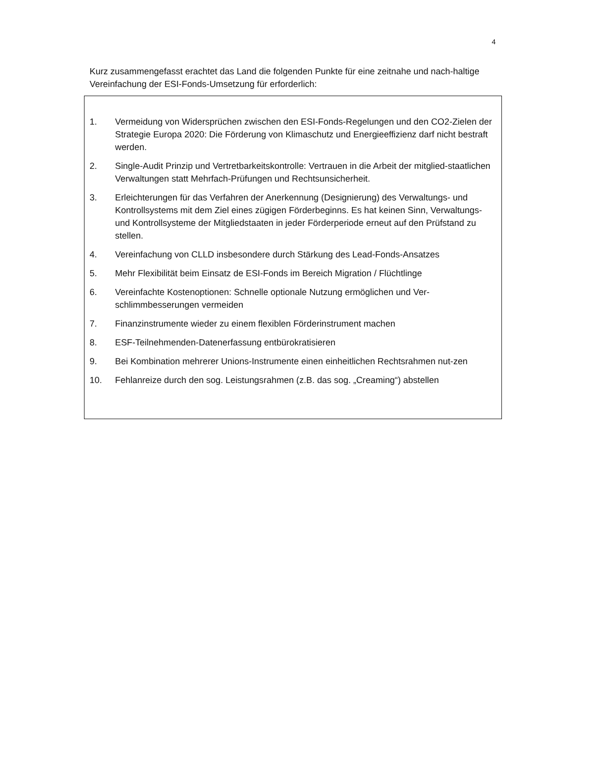4
Kurz zusammengefasst erachtet das Land die folgenden Punkte für eine zeitnahe und nach-haltige Vereinfachung der ESI-Fonds-Umsetzung für erforderlich:
1. Vermeidung von Widersprüchen zwischen den ESI-Fonds-Regelungen und den CO2-Zielen der Strategie Europa 2020: Die Förderung von Klimaschutz und Energieeffizienz darf nicht bestraft werden.
2. Single-Audit Prinzip und Vertretbarkeitskontrolle: Vertrauen in die Arbeit der mitglied-staatlichen Verwaltungen statt Mehrfach-Prüfungen und Rechtsunsicherheit.
3. Erleichterungen für das Verfahren der Anerkennung (Designierung) des Verwaltungs- und Kontrollsystems mit dem Ziel eines zügigen Förderbeginns. Es hat keinen Sinn, Verwaltungs- und Kontrollsysteme der Mitgliedstaaten in jeder Förderperiode erneut auf den Prüfstand zu stellen.
4. Vereinfachung von CLLD insbesondere durch Stärkung des Lead-Fonds-Ansatzes
5. Mehr Flexibilität beim Einsatz de ESI-Fonds im Bereich Migration / Flüchtlinge
6. Vereinfachte Kostenoptionen: Schnelle optionale Nutzung ermöglichen und Ver-schlimmbesserungen vermeiden
7. Finanzinstrumente wieder zu einem flexiblen Förderinstrument machen
8. ESF-Teilnehmenden-Datenerfassung entbürokratisieren
9. Bei Kombination mehrerer Unions-Instrumente einen einheitlichen Rechtsrahmen nut-zen
10. Fehlanreize durch den sog. Leistungsrahmen (z.B. das sog. „Creaming“) abstellen